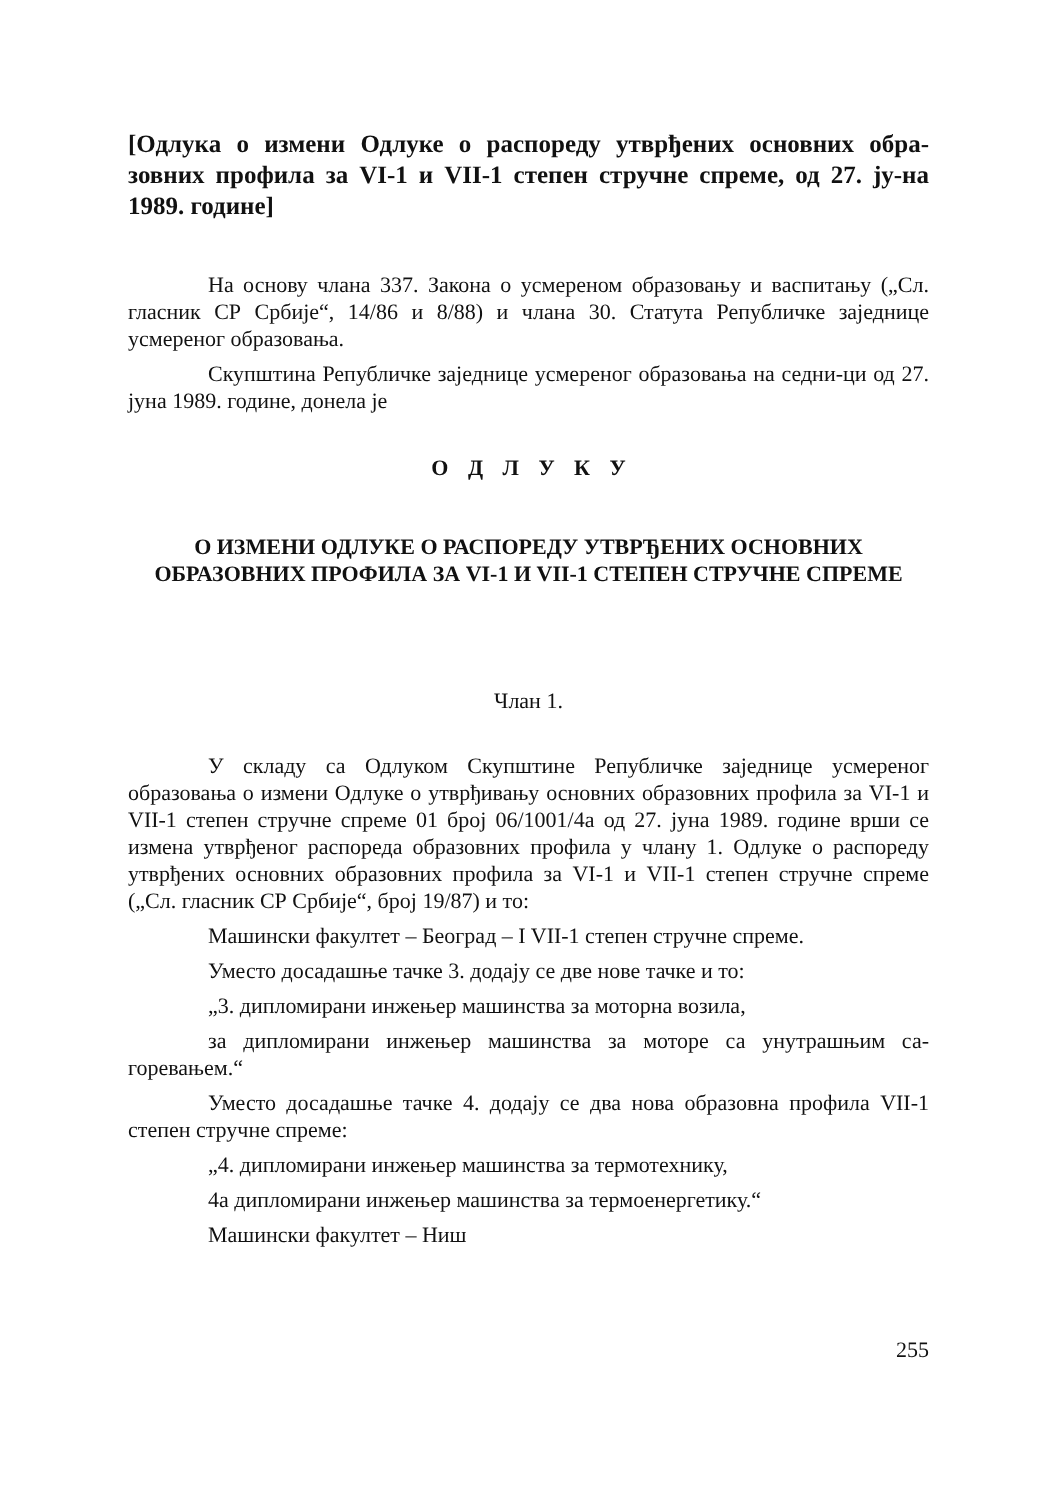[Одлука о измени Одлуке о распореду утврђених основних обра-зовних профила за VI-1 и VII-1 степен стручне спреме, од 27. ју-на 1989. године]
На основу члана 337. Закона о усмереном образовању и васпитању („Сл. гласник СР Србије“, 14/86 и 8/88) и члана 30. Статута Републичке заједнице усмереног образовања.
Скупштина Републичке заједнице усмереног образовања на седни-ци од 27. јуна 1989. године, донела је
О Д Л У К У
О ИЗМЕНИ ОДЛУКЕ О РАСПОРЕДУ УТВРЂЕНИХ ОСНОВНИХ ОБРАЗОВНИХ ПРОФИЛА ЗА VI-1 И VII-1 СТЕПЕН СТРУЧНЕ СПРЕМЕ
Члан 1.
У складу са Одлуком Скупштине Републичке заједнице усмереног образовања о измени Одлуке о утврђивању основних образовних профила за VI-1 и VII-1 степен стручне спреме 01 број 06/1001/4а од 27. јуна 1989. године врши се измена утврђеног распореда образовних профила у члану 1. Одлуке о распореду утврђених основних образовних профила за VI-1 и VII-1 степен стручне спреме („Сл. гласник СР Србије“, број 19/87) и то:
Машински факултет – Београд – I VII-1 степен стручне спреме.
Уместо досадашње тачке 3. додају се две нове тачке и то:
„3. дипломирани инжењер машинства за моторна возила,
за дипломирани инжењер машинства за моторе са унутрашњим са-горевањем.“
Уместо досадашње тачке 4. додају се два нова образовна профила VII-1 степен стручне спреме:
„4. дипломирани инжењер машинства за термотехнику,
4а дипломирани инжењер машинства за термоенергетику.“
Машински факултет – Ниш
255